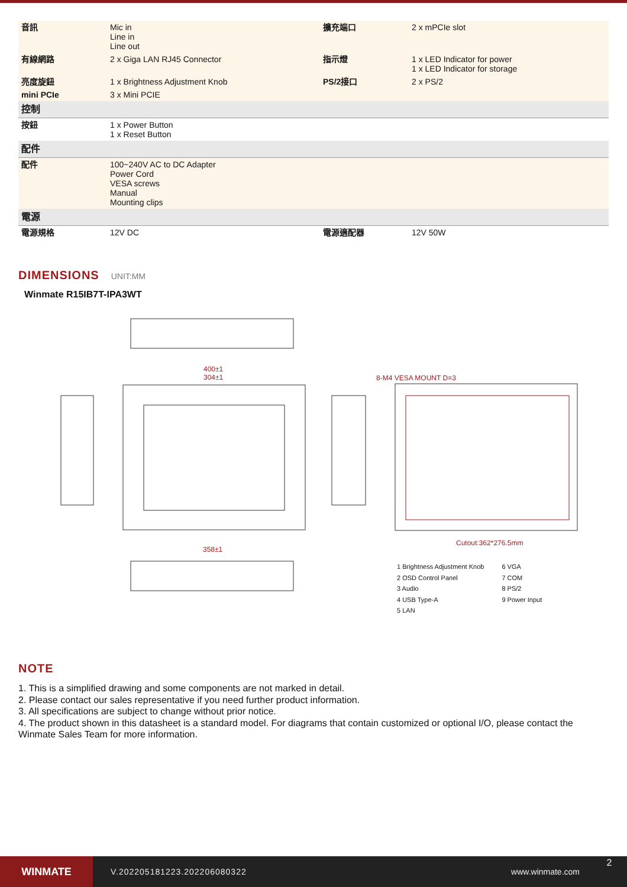| 音訊 | Mic in Line in Line out | 擴充端口 | 2 x mPCIe slot |
| 有線網路 | 2 x Giga LAN RJ45 Connector | 指示燈 | 1 x LED Indicator for power 1 x LED Indicator for storage |
| 亮度旋鈕 | 1 x Brightness Adjustment Knob | PS/2接口 | 2 x PS/2 |
| mini PCIe | 3 x Mini PCIE | | |
| 控制 | | | |
| 按鈕 | 1 x Power Button 1 x Reset Button | | |
| 配件 | | | |
| 配件 | 100~240V AC to DC Adapter Power Cord VESA screws Manual Mounting clips | | |
| 電源 | | | |
| 電源規格 | 12V DC | 電源適配器 | 12V 50W |
DIMENSIONS UNIT:MM
Winmate R15IB7T-IPA3WT
400±1
304±1
8-M4 VESA MOUNT D=3
Cutout:362*276.5mm
358±1
1 Brightness Adjustment Knob
2 OSD Control Panel
3 Audio
4 USB Type-A
5 LAN
6 VGA
7 COM
8 PS/2
9 Power Input
NOTE
1. This is a simplified drawing and some components are not marked in detail.
2. Please contact our sales representative if you need further product information.
3. All specifications are subject to change without prior notice.
4. The product shown in this datasheet is a standard model. For diagrams that contain customized or optional I/O, please contact the Winmate Sales Team for more information.
WINMATE
V.202205181223.202206080322 www.winmate.com
2